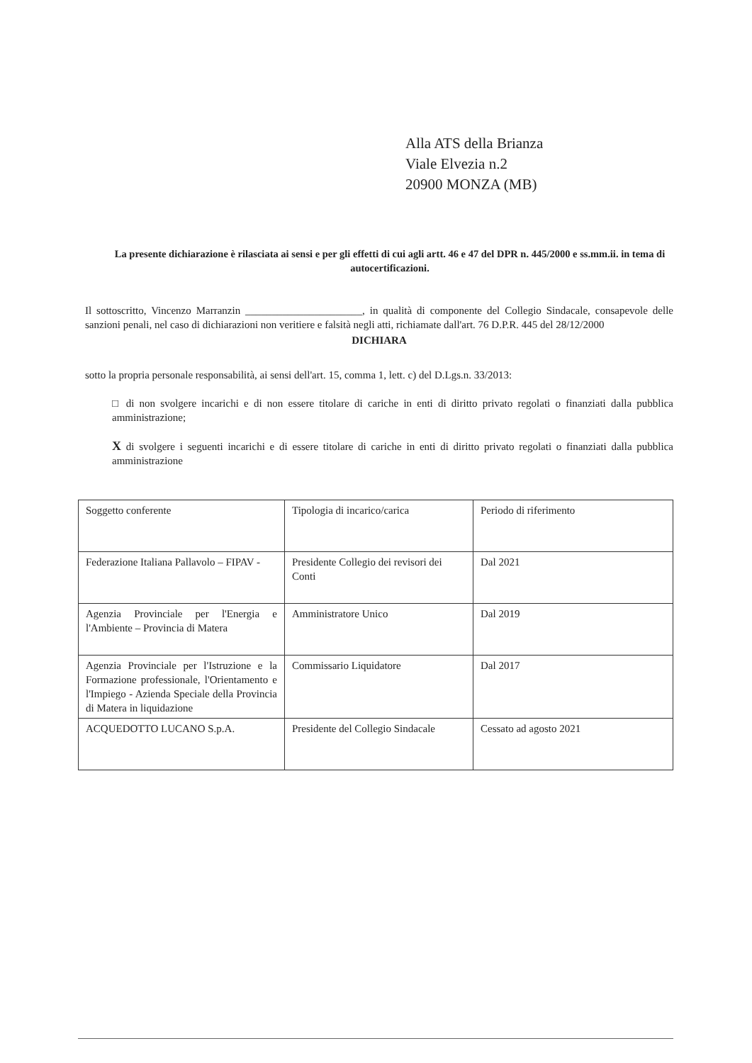Alla ATS della Brianza
Viale Elvezia n.2
20900 MONZA (MB)
La presente dichiarazione è rilasciata ai sensi e per gli effetti di cui agli artt. 46 e 47 del DPR n. 445/2000 e ss.mm.ii. in tema di autocertificazioni.
Il sottoscritto, Vincenzo Marranzin ______________________, in qualità di componente del Collegio Sindacale, consapevole delle sanzioni penali, nel caso di dichiarazioni non veritiere e falsità negli atti, richiamate dall'art. 76 D.P.R. 445 del 28/12/2000
DICHIARA
sotto la propria personale responsabilità, ai sensi dell'art. 15, comma 1, lett. c) del D.Lgs.n. 33/2013:
□ di non svolgere incarichi e di non essere titolare di cariche in enti di diritto privato regolati o finanziati dalla pubblica amministrazione;
X di svolgere i seguenti incarichi e di essere titolare di cariche in enti di diritto privato regolati o finanziati dalla pubblica amministrazione
| Soggetto conferente | Tipologia di incarico/carica | Periodo di riferimento |
| Federazione Italiana Pallavolo – FIPAV - | Presidente Collegio dei revisori dei Conti | Dal 2021 |
| Agenzia Provinciale per l'Energia e l'Ambiente – Provincia di Matera | Amministratore Unico | Dal 2019 |
| Agenzia Provinciale per l'Istruzione e la Formazione professionale, l'Orientamento e l'Impiego - Azienda Speciale della Provincia di Matera in liquidazione | Commissario Liquidatore | Dal 2017 |
| ACQUEDOTTO LUCANO S.p.A. | Presidente del Collegio Sindacale | Cessato ad agosto 2021 |